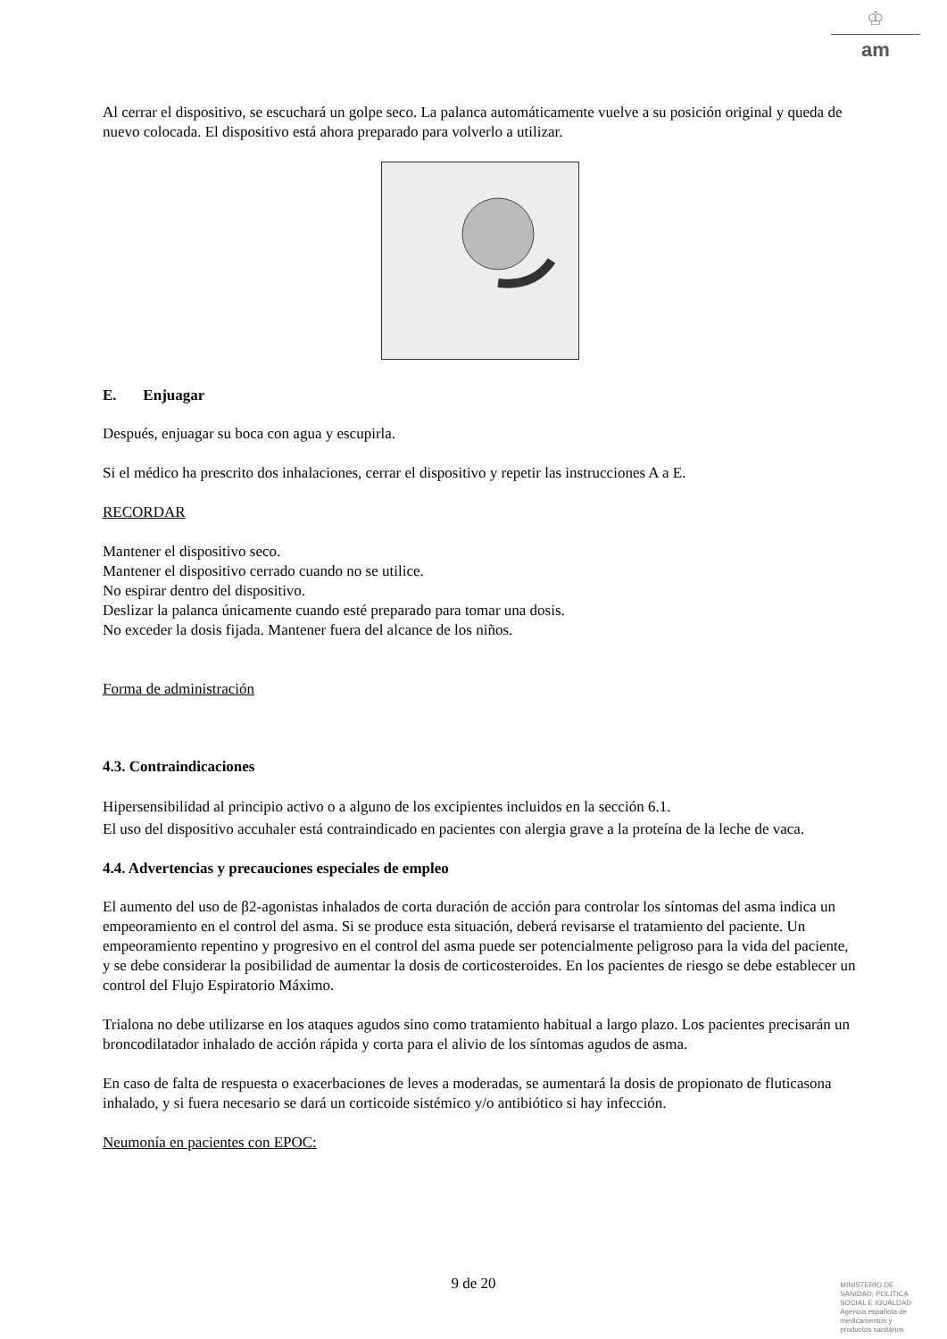♔
am
Al cerrar el dispositivo, se escuchará un golpe seco. La palanca automáticamente vuelve a su posición original y queda de nuevo colocada. El dispositivo está ahora preparado para volverlo a utilizar.
E. Enjuagar
Después, enjuagar su boca con agua y escupirla.
Si el médico ha prescrito dos inhalaciones, cerrar el dispositivo y repetir las instrucciones A a E.
RECORDAR
Mantener el dispositivo seco.
Mantener el dispositivo cerrado cuando no se utilice.
No espirar dentro del dispositivo.
Deslizar la palanca únicamente cuando esté preparado para tomar una dosis.
No exceder la dosis fijada. Mantener fuera del alcance de los niños.
Forma de administración
4.3. Contraindicaciones
Hipersensibilidad al principio activo o a alguno de los excipientes incluidos en la sección 6.1.
El uso del dispositivo accuhaler está contraindicado en pacientes con alergia grave a la proteína de la leche de vaca.
4.4. Advertencias y precauciones especiales de empleo
El aumento del uso de β2-agonistas inhalados de corta duración de acción para controlar los síntomas del asma indica un empeoramiento en el control del asma. Si se produce esta situación, deberá revisarse el tratamiento del paciente. Un empeoramiento repentino y progresivo en el control del asma puede ser potencialmente peligroso para la vida del paciente, y se debe considerar la posibilidad de aumentar la dosis de corticosteroides. En los pacientes de riesgo se debe establecer un control del Flujo Espiratorio Máximo.
Trialona no debe utilizarse en los ataques agudos sino como tratamiento habitual a largo plazo. Los pacientes precisarán un broncodilatador inhalado de acción rápida y corta para el alivio de los síntomas agudos de asma.
En caso de falta de respuesta o exacerbaciones de leves a moderadas, se aumentará la dosis de propionato de fluticasona inhalado, y si fuera necesario se dará un corticoide sistémico y/o antibiótico si hay infección.
Neumonía en pacientes con EPOC:
9 de 20
MINISTERIO DE
SANIDAD, POLITICA
SOCIAL E IGUALDAD
Agencia española de
medicamentos y
productos sanitarios